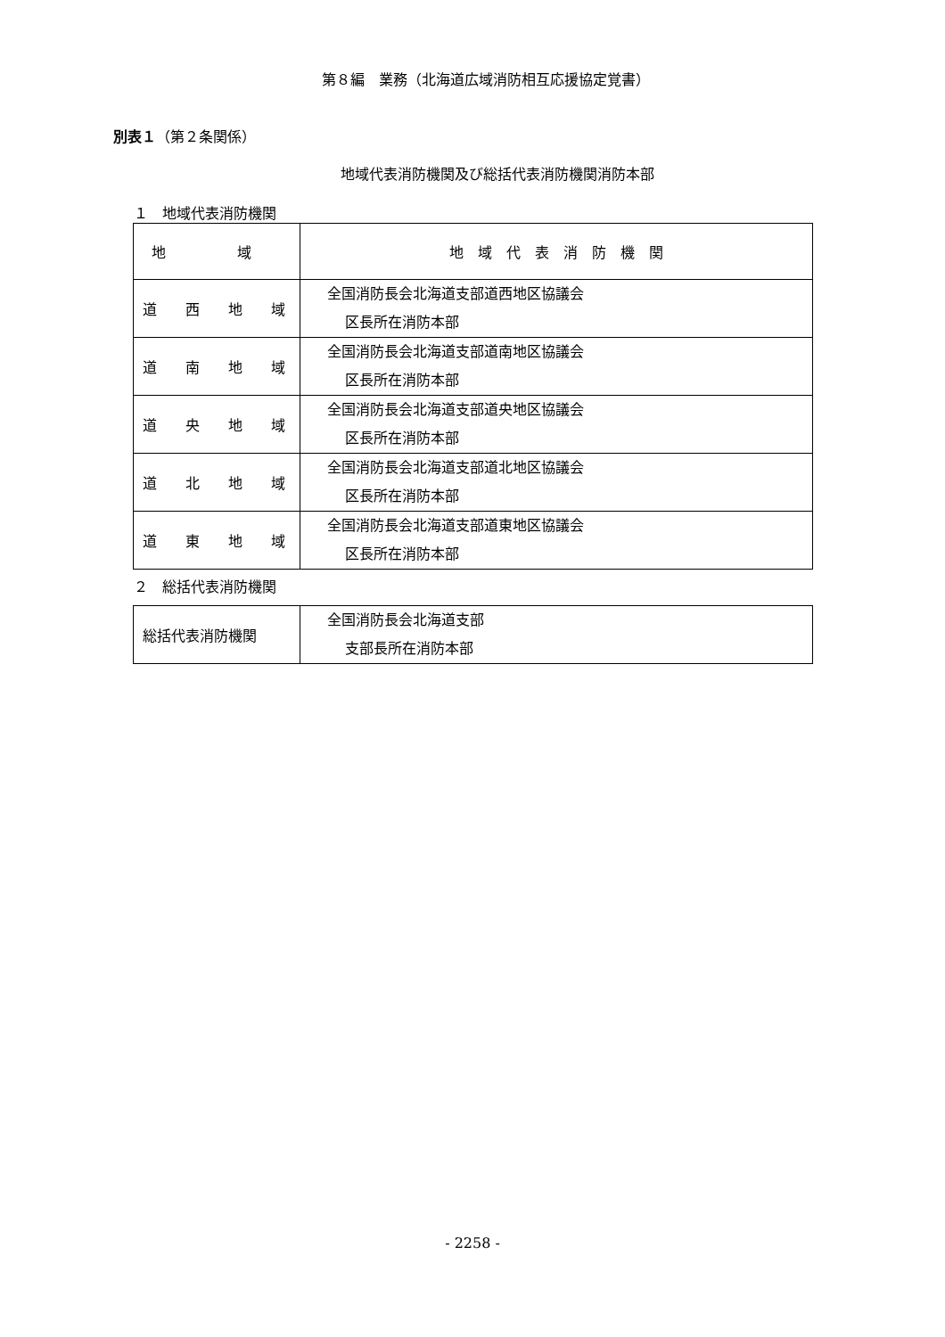第８編　業務（北海道広域消防相互応援協定覚書）
別表１（第２条関係）
地域代表消防機関及び総括代表消防機関消防本部
１　地域代表消防機関
| 地 域 | 地 域 代 表 消 防 機 関 |
| 道 西 地 域 | 全国消防長会北海道支部道西地区協議会 区長所在消防本部 |
| 道 南 地 域 | 全国消防長会北海道支部道南地区協議会 区長所在消防本部 |
| 道 央 地 域 | 全国消防長会北海道支部道央地区協議会 区長所在消防本部 |
| 道 北 地 域 | 全国消防長会北海道支部道北地区協議会 区長所在消防本部 |
| 道 東 地 域 | 全国消防長会北海道支部道東地区協議会 区長所在消防本部 |
２　総括代表消防機関
| 総括代表消防機関 | 全国消防長会北海道支部 支部長所在消防本部 |
- 2258 -